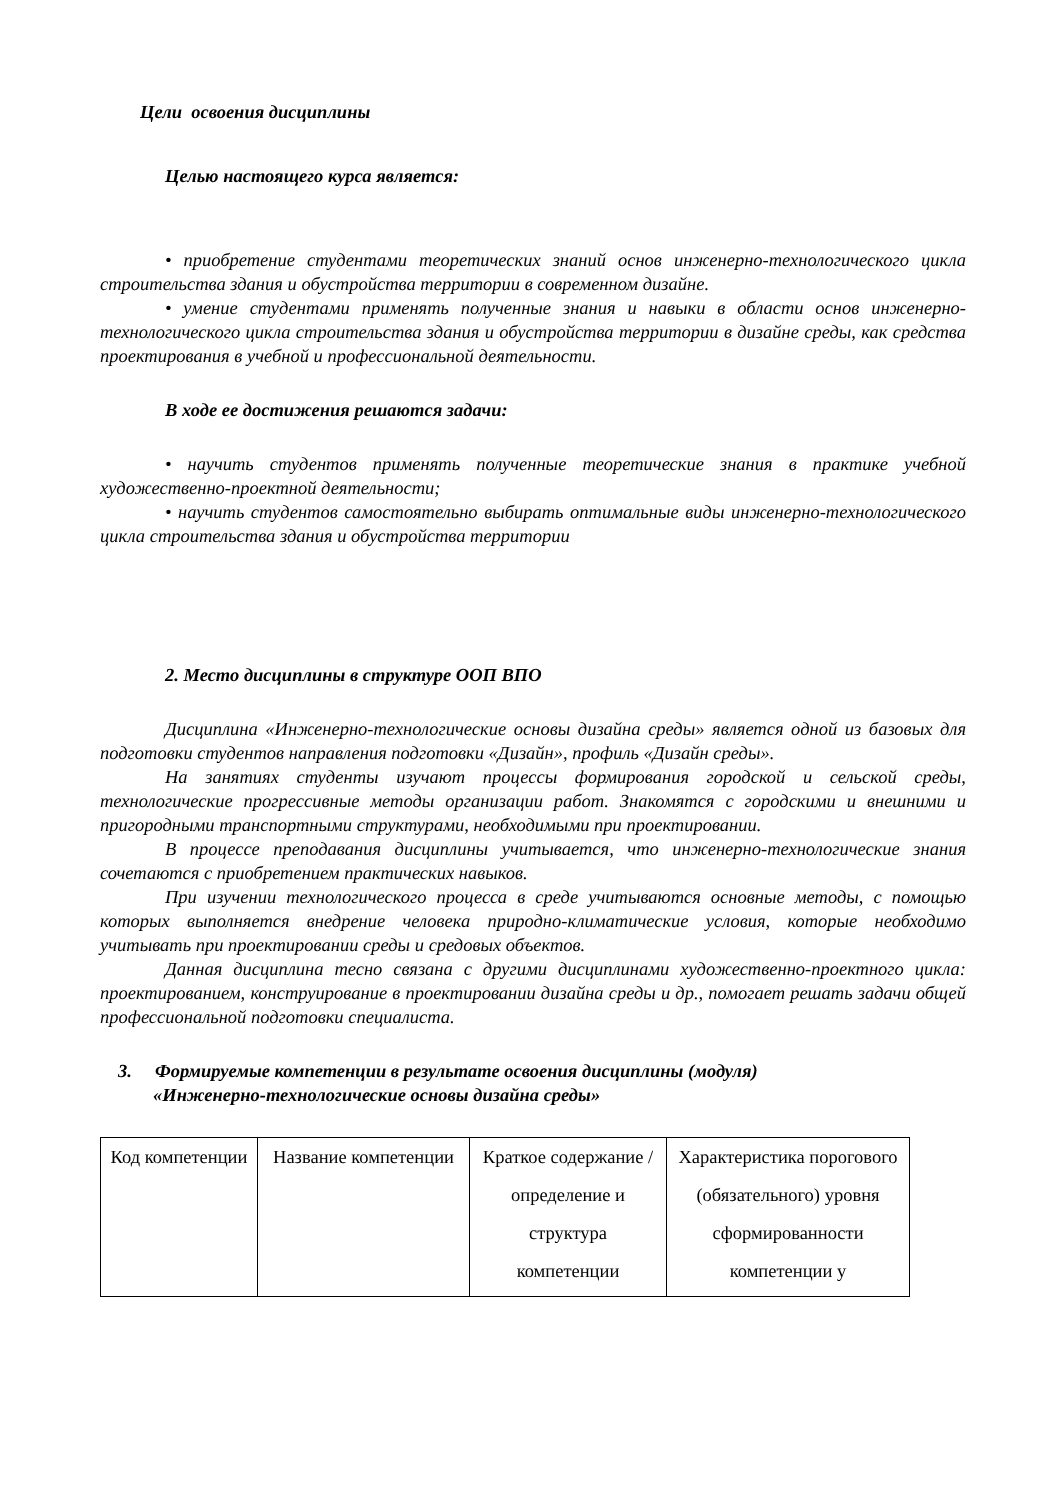Цели освоения дисциплины
Целью настоящего курса является:
• приобретение студентами теоретических знаний основ инженерно-технологического цикла строительства здания и обустройства территории в современном дизайне.
• умение студентами применять полученные знания и навыки в области основ инженерно-технологического цикла строительства здания и обустройства территории в дизайне среды, как средства проектирования в учебной и профессиональной деятельности.
В ходе ее достижения решаются задачи:
• научить студентов применять полученные теоретические знания в практике учебной художественно-проектной деятельности;
• научить студентов самостоятельно выбирать оптимальные виды инженерно-технологического цикла строительства здания и обустройства территории
2. Место дисциплины в структуре ООП ВПО
Дисциплина «Инженерно-технологические основы дизайна среды» является одной из базовых для подготовки студентов направления подготовки «Дизайн», профиль «Дизайн среды».
На занятиях студенты изучают процессы формирования городской и сельской среды, технологические прогрессивные методы организации работ. Знакомятся с городскими и внешними и пригородными транспортными структурами, необходимыми при проектировании.
В процессе преподавания дисциплины учитывается, что инженерно-технологические знания сочетаются с приобретением практических навыков.
При изучении технологического процесса в среде учитываются основные методы, с помощью которых выполняется внедрение человека природно-климатические условия, которые необходимо учитывать при проектировании среды и средовых объектов.
Данная дисциплина тесно связана с другими дисциплинами художественно-проектного цикла: проектированием, конструирование в проектировании дизайна среды и др., помогает решать задачи общей профессиональной подготовки специалиста.
3. Формируемые компетенции в результате освоения дисциплины (модуля)
«Инженерно-технологические основы дизайна среды»
| Код компетенции | Название компетенции | Краткое содержание /определение и структура компетенции | Характеристика порогового (обязательного) уровня сформированности компетенции у |